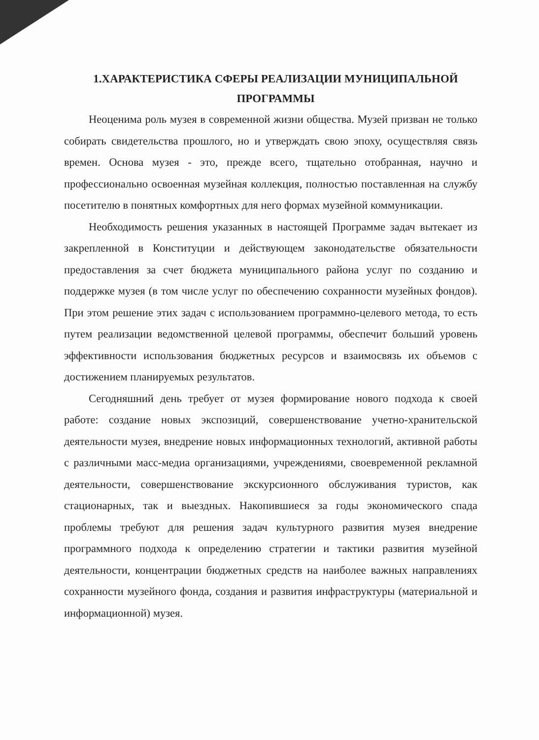1.ХАРАКТЕРИСТИКА СФЕРЫ РЕАЛИЗАЦИИ МУНИЦИПАЛЬНОЙ ПРОГРАММЫ
Неоценима роль музея в современной жизни общества. Музей призван не только собирать свидетельства прошлого, но и утверждать свою эпоху, осуществляя связь времен. Основа музея - это, прежде всего, тщательно отобранная, научно и профессионально освоенная музейная коллекция, полностью поставленная на службу посетителю в понятных комфортных для него формах музейной коммуникации.
Необходимость решения указанных в настоящей Программе задач вытекает из закрепленной в Конституции и действующем законодательстве обязательности предоставления за счет бюджета муниципального района услуг по созданию и поддержке музея (в том числе услуг по обеспечению сохранности музейных фондов). При этом решение этих задач с использованием программно-целевого метода, то есть путем реализации ведомственной целевой программы, обеспечит больший уровень эффективности использования бюджетных ресурсов и взаимосвязь их объемов с достижением планируемых результатов.
Сегодняшний день требует от музея формирование нового подхода к своей работе: создание новых экспозиций, совершенствование учетно-хранительской деятельности музея, внедрение новых информационных технологий, активной работы с различными масс-медиа организациями, учреждениями, своевременной рекламной деятельности, совершенствование экскурсионного обслуживания туристов, как стационарных, так и выездных. Накопившиеся за годы экономического спада проблемы требуют для решения задач культурного развития музея внедрение программного подхода к определению стратегии и тактики развития музейной деятельности, концентрации бюджетных средств на наиболее важных направлениях сохранности музейного фонда, создания и развития инфраструктуры (материальной и информационной) музея.